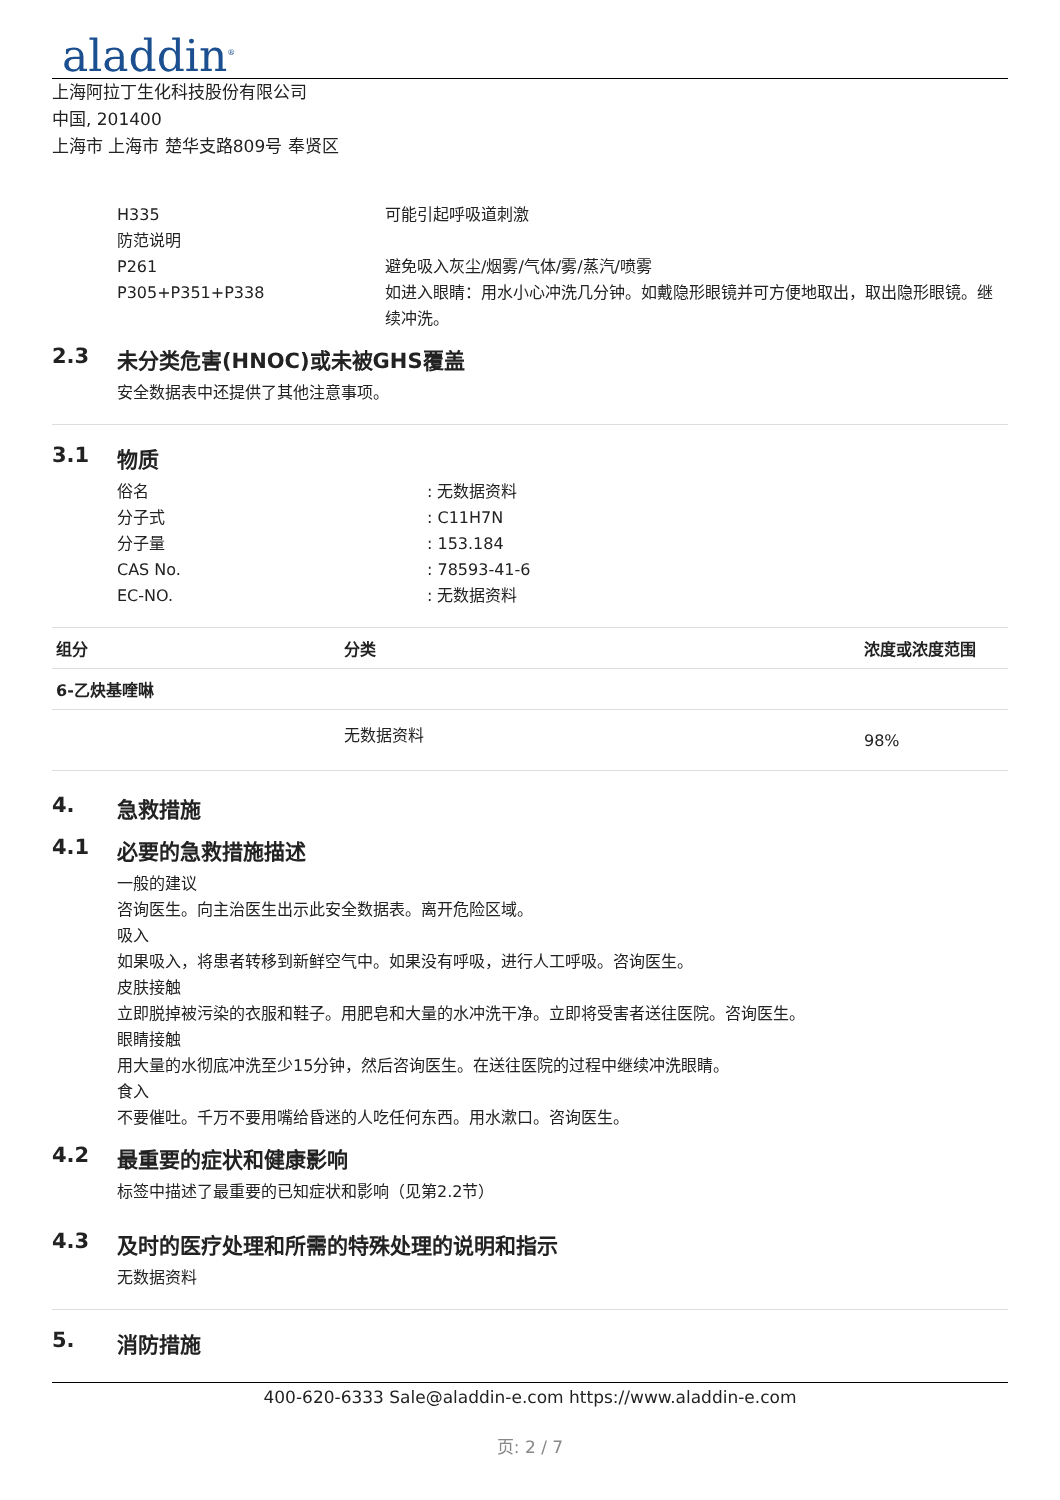aladdin<sup>®</sup>
上海阿拉丁生化科技股份有限公司
中国, 201400
上海市 上海市 楚华支路809号 奉贤区
H335 可能引起呼吸道刺激
防范说明
P261 避免吸入灰尘/烟雾/气体/雾/蒸汽/喷雾
P305+P351+P338 如进入眼睛：用水小心冲洗几分钟。如戴隐形眼镜并可方便地取出，取出隐形眼镜。继续冲洗。
2.3 未分类危害(HNOC)或未被GHS覆盖
安全数据表中还提供了其他注意事项。
3.1 物质
俗名 : 无数据资料
分子式 : C11H7N
分子量 : 153.184
CAS No. : 78593-41-6
EC-NO. : 无数据资料
| 组分 | 分类 | 浓度或浓度范围 |
| --- | --- | --- |
| 6-乙炔基喹啉 | | |
| | 无数据资料 | 98% |
4. 急救措施
4.1 必要的急救措施描述
一般的建议
咨询医生。向主治医生出示此安全数据表。离开危险区域。
吸入
如果吸入，将患者转移到新鲜空气中。如果没有呼吸，进行人工呼吸。咨询医生。
皮肤接触
立即脱掉被污染的衣服和鞋子。用肥皂和大量的水冲洗干净。立即将受害者送往医院。咨询医生。
眼睛接触
用大量的水彻底冲洗至少15分钟，然后咨询医生。在送往医院的过程中继续冲洗眼睛。
食入
不要催吐。千万不要用嘴给昏迷的人吃任何东西。用水漱口。咨询医生。
4.2 最重要的症状和健康影响
标签中描述了最重要的已知症状和影响（见第2.2节）
4.3 及时的医疗处理和所需的特殊处理的说明和指示
无数据资料
5. 消防措施
400-620-6333 Sale@aladdin-e.com https://www.aladdin-e.com
页: 2 / 7